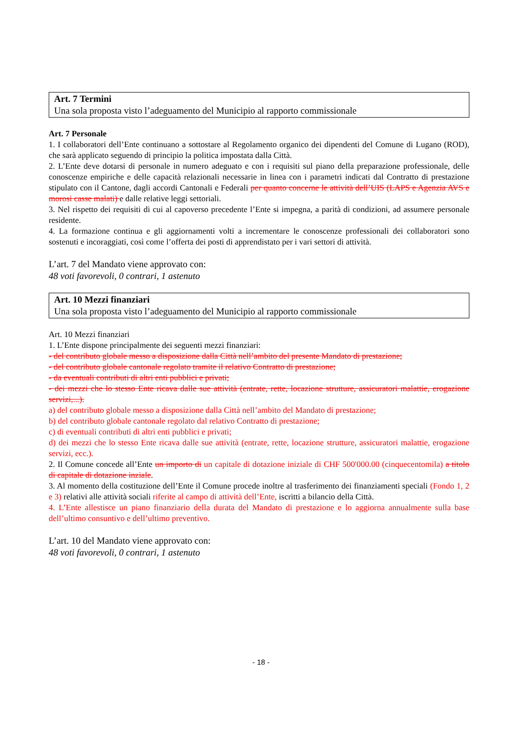Art. 7 Termini
Una sola proposta visto l’adeguamento del Municipio al rapporto commissionale
Art. 7 Personale
1. I collaboratori dell’Ente continuano a sottostare al Regolamento organico dei dipendenti del Comune di Lugano (ROD), che sarà applicato seguendo di principio la politica impostata dalla Città.
2. L’Ente deve dotarsi di personale in numero adeguato e con i requisiti sul piano della preparazione professionale, delle conoscenze empiriche e delle capacità relazionali necessarie in linea con i parametri indicati dal Contratto di prestazione stipulato con il Cantone, dagli accordi Cantonali e Federali per quanto concerne le attività dell’UIS (LAPS e Agenzia AVS e morosi casse malati) e dalle relative leggi settoriali.
3. Nel rispetto dei requisiti di cui al capoverso precedente l’Ente si impegna, a parità di condizioni, ad assumere personale residente.
4. La formazione continua e gli aggiornamenti volti a incrementare le conoscenze professionali dei collaboratori sono sostenuti e incoraggiati, così come l’offerta dei posti di apprendistato per i vari settori di attività.
L’art. 7 del Mandato viene approvato con:
48 voti favorevoli, 0 contrari, 1 astenuto
Art. 10 Mezzi finanziari
Una sola proposta visto l’adeguamento del Municipio al rapporto commissionale
Art. 10 Mezzi finanziari
1. L’Ente dispone principalmente dei seguenti mezzi finanziari:
- del contributo globale messo a disposizione dalla Città nell’ambito del presente Mandato di prestazione;
- del contributo globale cantonale regolato tramite il relativo Contratto di prestazione;
- da eventuali contributi di altri enti pubblici e privati;
- dei mezzi che lo stesso Ente ricava dalle sue attività (entrate, rette, locazione strutture, assicuratori malattie, erogazione servizi,...).
a) del contributo globale messo a disposizione dalla Città nell’ambito del Mandato di prestazione;
b) del contributo globale cantonale regolato dal relativo Contratto di prestazione;
c) di eventuali contributi di altri enti pubblici e privati;
d) dei mezzi che lo stesso Ente ricava dalle sue attività (entrate, rette, locazione strutture, assicuratori malattie, erogazione servizi, ecc.).
2. Il Comune concede all’Ente un importo di un capitale di dotazione iniziale di CHF 500'000.00 (cinquecentomila) a titolo di capitale di dotazione inziale.
3. Al momento della costituzione dell’Ente il Comune procede inoltre al trasferimento dei finanziamenti speciali (Fondo 1, 2 e 3) relativi alle attività sociali riferite al campo di attività dell’Ente, iscritti a bilancio della Città.
4. L’Ente allestisce un piano finanziario della durata del Mandato di prestazione e lo aggiorna annualmente sulla base dell’ultimo consuntivo e dell’ultimo preventivo.
L’art. 10 del Mandato viene approvato con:
48 voti favorevoli, 0 contrari, 1 astenuto
- 18 -